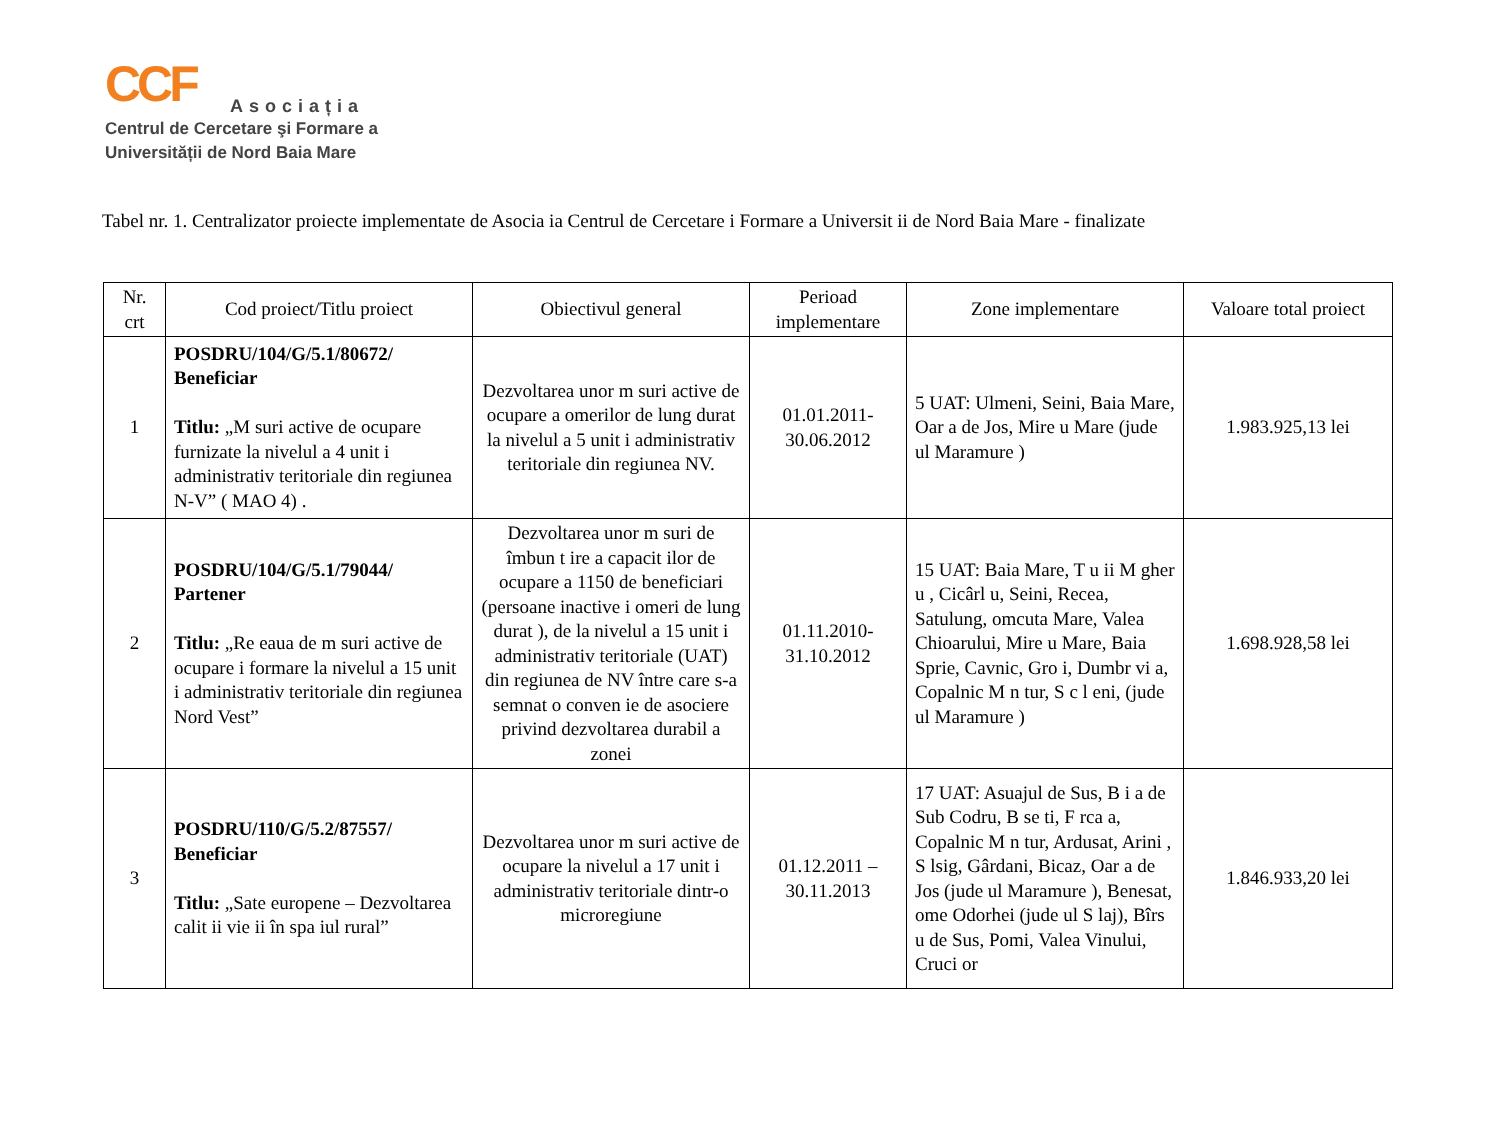CCF
Asociația
Centrul de Cercetare şi Formare a
Universității de Nord Baia Mare
Tabel nr. 1. Centralizator proiecte implementate de Asocia ia Centrul de Cercetare i Formare a Universit ii de Nord Baia Mare - finalizate
| Nr. crt | Cod proiect/Titlu proiect | Obiectivul general | Perioad implementare | Zone implementare | Valoare total proiect |
| --- | --- | --- | --- | --- | --- |
| 1 | POSDRU/104/G/5.1/80672/ Beneficiar Titlu: „M suri active de ocupare furnizate la nivelul a 4 unit i administrativ teritoriale din regiunea N-V” ( MAO 4) . | Dezvoltarea unor m suri active de ocupare a omerilor de lung durat la nivelul a 5 unit i administrativ teritoriale din regiunea NV. | 01.01.2011- 30.06.2012 | 5 UAT: Ulmeni, Seini, Baia Mare, Oar a de Jos, Mire u Mare (jude ul Maramure ) | 1.983.925,13 lei |
| 2 | POSDRU/104/G/5.1/79044/ Partener Titlu: „Re eaua de m suri active de ocupare i formare la nivelul a 15 unit i administrativ teritoriale din regiunea Nord Vest” | Dezvoltarea unor m suri de îmbun t ire a capacit ilor de ocupare a 1150 de beneficiari (persoane inactive i omeri de lung durat ), de la nivelul a 15 unit i administrativ teritoriale (UAT) din regiunea de NV între care s-a semnat o conven ie de asociere privind dezvoltarea durabil a zonei | 01.11.2010- 31.10.2012 | 15 UAT: Baia Mare, T u ii M gher u , Cicârl u, Seini, Recea, Satulung, omcuta Mare, Valea Chioarului, Mire u Mare, Baia Sprie, Cavnic, Gro i, Dumbr vi a, Copalnic M n tur, S c l eni, (jude ul Maramure ) | 1.698.928,58 lei |
| 3 | POSDRU/110/G/5.2/87557/ Beneficiar Titlu: „Sate europene – Dezvoltarea calit ii vie ii în spa iul rural” | Dezvoltarea unor m suri active de ocupare la nivelul a 17 unit i administrativ teritoriale dintr-o microregiune | 01.12.2011 – 30.11.2013 | 17 UAT: Asuajul de Sus, B i a de Sub Codru, B se ti, F rca a, Copalnic M n tur, Ardusat, Arini , S lsig, Gârdani, Bicaz, Oar a de Jos (jude ul Maramure ), Benesat, ome Odorhei (jude ul S laj), Bîrs u de Sus, Pomi, Valea Vinului, Cruci or | 1.846.933,20 lei |